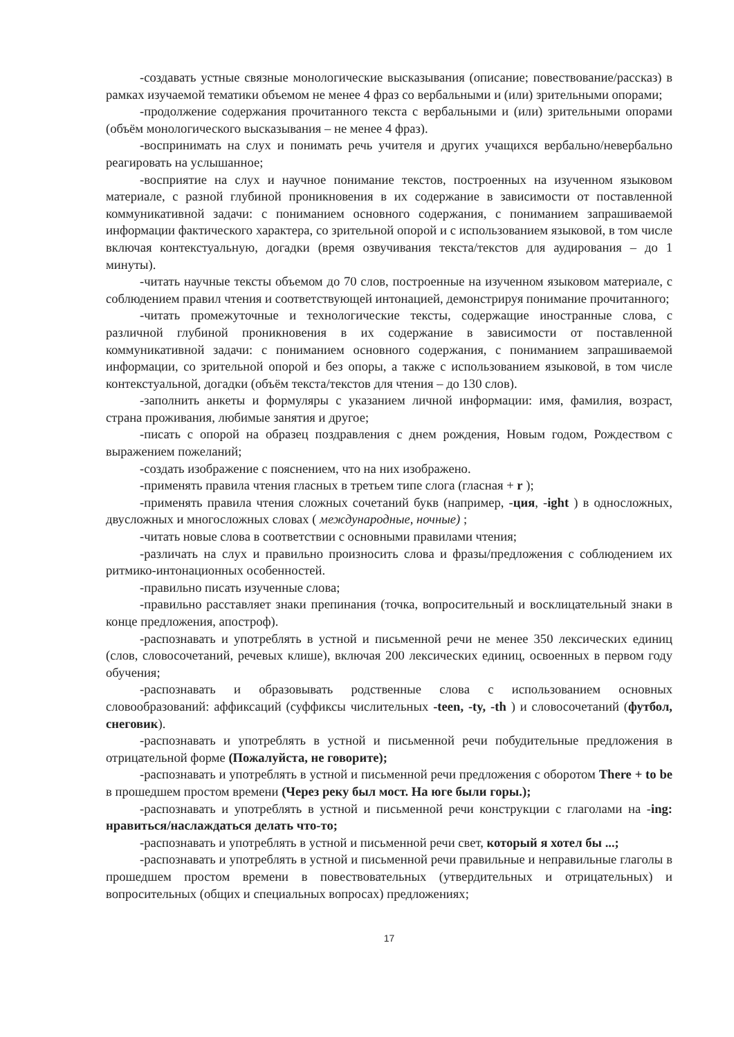-создавать устные связные монологические высказывания (описание; повествование/рассказ) в рамках изучаемой тематики объемом не менее 4 фраз со вербальными и (или) зрительными опорами;
-продолжение содержания прочитанного текста с вербальными и (или) зрительными опорами (объём монологического высказывания – не менее 4 фраз).
-воспринимать на слух и понимать речь учителя и других учащихся вербально/невербально реагировать на услышанное;
-восприятие на слух и научное понимание текстов, построенных на изученном языковом материале, с разной глубиной проникновения в их содержание в зависимости от поставленной коммуникативной задачи: с пониманием основного содержания, с пониманием запрашиваемой информации фактического характера, со зрительной опорой и с использованием языковой, в том числе включая контекстуальную, догадки (время озвучивания текста/текстов для аудирования – до 1 минуты).
-читать научные тексты объемом до 70 слов, построенные на изученном языковом материале, с соблюдением правил чтения и соответствующей интонацией, демонстрируя понимание прочитанного;
-читать промежуточные и технологические тексты, содержащие иностранные слова, с различной глубиной проникновения в их содержание в зависимости от поставленной коммуникативной задачи: с пониманием основного содержания, с пониманием запрашиваемой информации, со зрительной опорой и без опоры, а также с использованием языковой, в том числе контекстуальной, догадки (объём текста/текстов для чтения – до 130 слов).
-заполнить анкеты и формуляры с указанием личной информации: имя, фамилия, возраст, страна проживания, любимые занятия и другое;
-писать с опорой на образец поздравления с днем рождения, Новым годом, Рождеством с выражением пожеланий;
-создать изображение с пояснением, что на них изображено.
-применять правила чтения гласных в третьем типе слога (гласная + r );
-применять правила чтения сложных сочетаний букв (например, -ция, -ight ) в односложных, двусложных и многосложных словах ( международные, ночные) ;
-читать новые слова в соответствии с основными правилами чтения;
-различать на слух и правильно произносить слова и фразы/предложения с соблюдением их ритмико-интонационных особенностей.
-правильно писать изученные слова;
-правильно расставляет знаки препинания (точка, вопросительный и восклицательный знаки в конце предложения, апостроф).
-распознавать и употреблять в устной и письменной речи не менее 350 лексических единиц (слов, словосочетаний, речевых клише), включая 200 лексических единиц, освоенных в первом году обучения;
-распознавать и образовывать родственные слова с использованием основных словообразований: аффиксаций (суффиксы числительных -teen, -ty, -th ) и словосочетаний (футбол, снеговик).
-распознавать и употреблять в устной и письменной речи побудительные предложения в отрицательной форме (Пожалуйста, не говорите);
-распознавать и употреблять в устной и письменной речи предложения с оборотом There + to be в прошедшем простом времени (Через реку был мост. На юге были горы.);
-распознавать и употреблять в устной и письменной речи конструкции с глаголами на -ing: нравиться/наслаждаться делать что-то;
-распознавать и употреблять в устной и письменной речи свет, который я хотел бы ...;
-распознавать и употреблять в устной и письменной речи правильные и неправильные глаголы в прошедшем простом времени в повествовательных (утвердительных и отрицательных) и вопросительных (общих и специальных вопросах) предложениях;
17